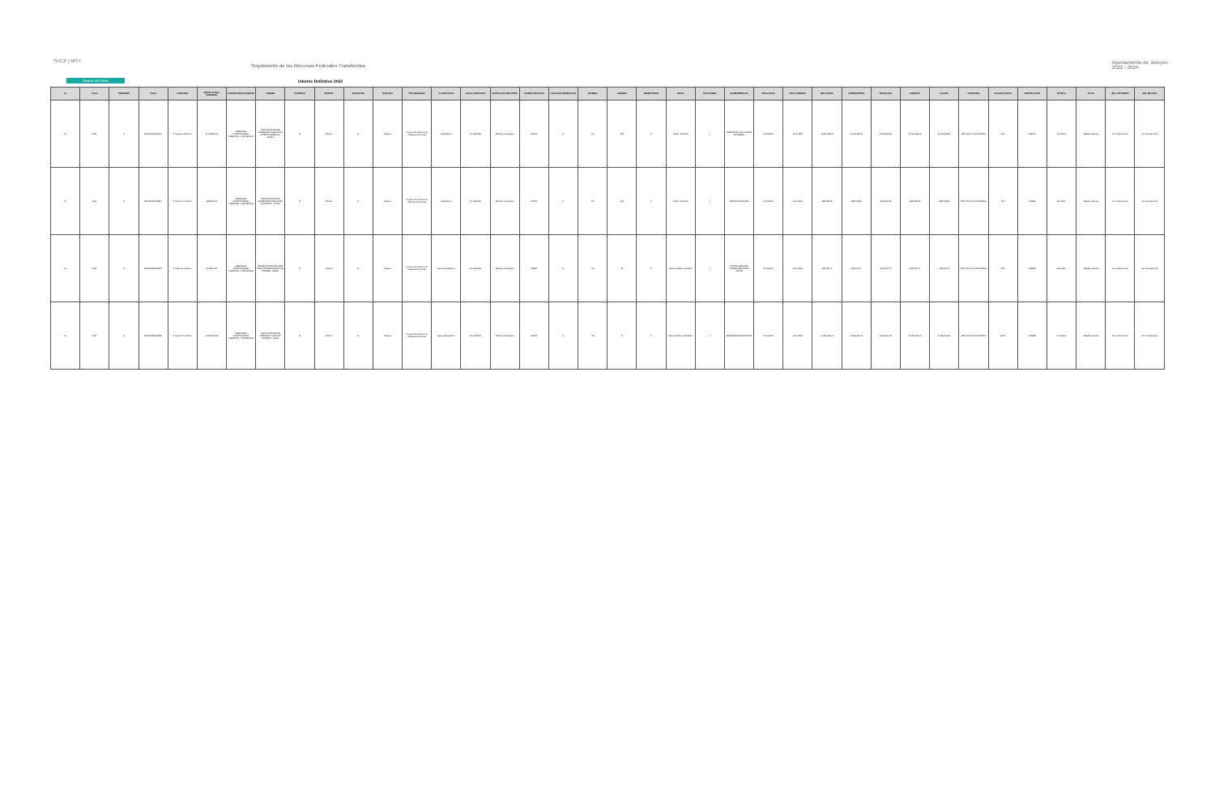SHCP | MST
Seguimiento de los Recursos Federales Transferidos
Ayuntamiento de Jiutepec
2022 - 2024
Destino del Gasto Informe Definitivo 2022
| No. | CICLO | TRIMESTRE | FOLIO | CATEGORIA | MONTO GLOBAL APROBADO | FUENTES FINANCIAMIENTO | NOMBRE | ID ENTIDAD | ENTIDAD | ID MUNICIPIO | MUNICIPIO | TIPO PROGRAMA | CLASIFICACION | SUB CLASIFICACION | INSTITUCION EJECUTORA | NUMERO PROYECTO | POBLACION BENEFICIADA | MUJERES | HOMBRES | BENEFICIARIOS | METAS | TIPO GEOREF. | GEOREFERENCIAS | FECHA INICIO | FECHA TERMINO | RECAUDADO | COMPROMETIDO | DEVENGADO | EJERCIDO | PAGADO | CONTRATOS | AVANCES FISICOS | CARPETA FOTOS | ESTATUS | FLUJO | OBS. CAPTURISTA | OBS. REVISION |
| --- | --- | --- | --- | --- | --- | --- | --- | --- | --- | --- | --- | --- | --- | --- | --- | --- | --- | --- | --- | --- | --- | --- | --- | --- | --- | --- | --- | --- | --- | --- | --- | --- | --- | --- | --- | --- | --- |
| 29 | 2022 | 5 | MOR220402168714 | Proyecto de inversión | $1,025,492.32 | FEDERALES (APORTACIONES, SUBSIDIOS Y CONVENIOS) | CONSTRUCCION DE ALUMBRADO PUBLICO EN JIUTEPEC MORELOS - 287163 | 17 | Morelos | 11 | Jiutepec | Proyecto de Inversión de Infraestructura Social | Urbanización | Sin identificar | Municipio de Jiutepec | 287163 | 5 | 713 | 475 | 0 | Piezas, meta:19.0 | 1 | AVENIDA PAR VIAL LAZARO CARDENAS | 01-09-2022 | 31-12-2022 | $1,022,465.30 | $1,022,465.30 | $1,022,465.30 | $1,022,465.30 | $1,022,465.30 | DNPS-R33-FIII-IR-004/2022 | 19.0 | 2168714 | Terminado | Validado avances | Sin observaciones | Sin observaciones |
| 30 | 2022 | 5 | MOR220302129812 | Proyecto de inversión | $892,904.32 | FEDERALES (APORTACIONES, SUBSIDIOS Y CONVENIOS) | CONSTRUCCION DE ALUMBRADO PUBLICO EN TLAHUAPAN - 207762 | 17 | Morelos | 11 | Jiutepec | Proyecto de Inversión de Infraestructura Social | Urbanización | Sin identificar | Municipio de Jiutepec | 207762 | 5 | 713 | 475 | 0 | Piezas, meta:19.0 | 1 | AVENIDA CERILLERA | 01-09-2022 | 31-12-2022 | $890,205.40 | $890,205.40 | $890,205.40 | $890,205.40 | $890,205.40 | DNPS-R33-FIII-A.D-003/2022 | 19.0 | 2129812 | Terminado | Validado avances | Sin observaciones | Sin observaciones |
| 31 | 2022 | 5 | MOR220402169070 | Proyecto de inversión | $140,573.51 | FEDERALES (APORTACIONES, SUBSIDIOS Y CONVENIOS) | REHABILITACION DE LINEA DE DISTRIBUCION DE AGUA POTABLE - 289341 | 17 | Morelos | 11 | Jiutepec | Proyecto de Inversión de Infraestructura Social | Agua y saneamiento | Sin identificar | Municipio de Jiutepec | 289341 | 5 | 45 | 30 | 0 | Metros lineales, meta:60.0 | 1 | PRIVADA SEGUNDA PRIVADA DIECIOCHO NORTE | 01-10-2022 | 31-12-2022 | $140,107.71 | $140,107.71 | $140,107.71 | $140,107.71 | $140,107.71 | DNPS-R33-FIII-A.D-014/2022 | 60.0 | 2169070 | Terminado | Validado avances | Sin observaciones | Sin observaciones |
| 32 | 2022 | 5 | MOR220402169450 | Proyecto de inversión | $1,666,275.35 | FEDERALES (APORTACIONES, SUBSIDIOS Y CONVENIOS) | CONSTRUCCION DE DRENAJE PLUVIAL EN JIUTEPEC - 291161 | 17 | Morelos | 11 | Jiutepec | Proyecto de Inversión de Infraestructura Social | Agua y saneamiento | Sin identificar | Municipio de Jiutepec | 291161 | 5 | 115 | 77 | 0 | Metros lineales, meta:153.0 | 1 | AVENIDA EMILIANO ZAPATA | 01-10-2022 | 31-12-2022 | $1,663,922.33 | $1,663,922.33 | $1,663,922.33 | $1,663,922.33 | $1,663,922.33 | DNPS-R33-FIII-IR-015/2022 | 153.0 | 2169450 | Terminado | Validado avances | Sin observaciones | Sin observaciones |